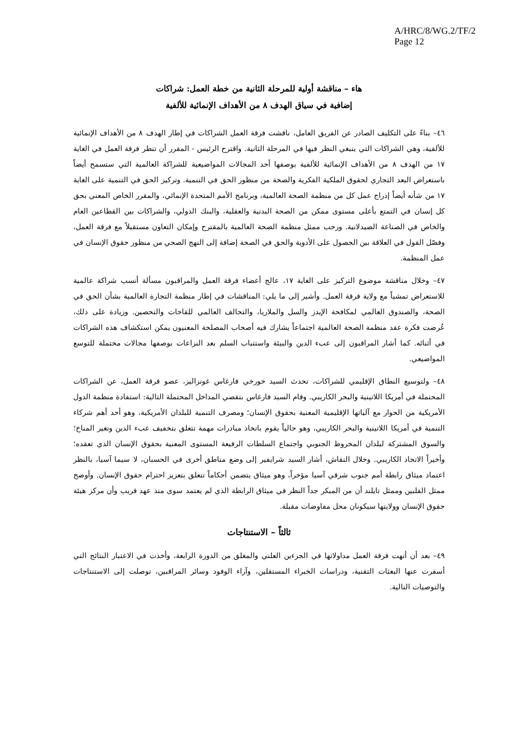A/HRC/8/WG.2/TF/2
Page 12
هاء – مناقشة أولية للمرحلة الثانية من خطة العمل: شراكات
إضافية في سياق الهدف ٨ من الأهداف الإنمائية للألفية
٤٦– بناءً على التكليف الصادر عن الفريق العامل، ناقشت فرقة العمل الشراكات في إطار الهدف ٨ من الأهداف الإنمائية للألفية، وهي الشراكات التي ينبغي النظر فيها في المرحلة الثانية. واقترح الرئيس - المقرر أن تنظر فرقة العمل في الغاية ١٧ من الهدف ٨ من الأهداف الإنمائية للألفية بوصفها أحد المجالات المواضيعية للشراكة العالمية التي ستسمح أيضاً باستعراض البعد التجاري لحقوق الملكية الفكرية والصحة من منظور الحق في التنمية. وتركيز الحق في التنمية على الغاية ١٧ من شأنه أيضاً إدراج عمل كل من منظمة الصحة العالمية، وبرنامج الأمم المتحدة الإنمائي، والمقرر الخاص المعني بحق كل إنسان في التمتع بأعلى مستوى ممكن من الصحة البدنية والعقلية، والبنك الدولي، والشراكات بين القطاعين العام والخاص في الصناعة الصيدلانية. ورحب ممثل منظمة الصحة العالمية بالمقترح وإمكان التعاون مستقبلاً مع فرقة العمل، وفصّل القول في العلاقة بين الحصول على الأدوية والحق في الصحة إضافة إلى النهج الصحي من منظور حقوق الإنسان في عمل المنظمة.
٤٧– وخلال مناقشة موضوع التركيز على الغاية ١٧، عالج أعضاء فرقة العمل والمراقبون مسألة أنسب شراكة عالمية للاستعراض تمشياً مع ولاية فرقة العمل. وأشير إلى ما يلي: المناقشات في إطار منظمة التجارة العالمية بشأن الحق في الصحة، والصندوق العالمي لمكافحة الإيدز والسل والملاريا، والتحالف العالمي للقاحات والتحصين. وزيادة على ذلك، عُرضت فكرة عقد منظمة الصحة العالمية اجتماعاً يشارك فيه أصحاب المصلحة المعنيون يمكن استكشاف هذه الشراكات في أثنائه. كما أشار المراقبون إلى عبء الدين والبيئة واستتباب السلم بعد النزاعات بوصفها مجالات محتملة للتوسع المواضيعي.
٤٨– ولتوسيع النطاق الإقليمي للشراكات، تحدث السيد خورخي فارغاس غونزاليز، عضو فرقة العمل، عن الشراكات المحتملة في أمريكا اللاتينية والبحر الكاريبي. وقام السيد فارغاس بتقصي المداخل المحتملة التالية: استفادة منظمة الدول الأمريكية من الحوار مع آلياتها الإقليمية المعنية بحقوق الإنسان؛ ومصرف التنمية للبلدان الأمريكية، وهو أحد أهم شركاء التنمية في أمريكا اللاتينية والبحر الكاريبي، وهو حالياً يقوم باتخاذ مبادرات مهمة تتعلق بتخفيف عبء الدين وتغير المناخ؛ والسوق المشتركة لبلدان المخروط الجنوبي واجتماع السلطات الرفيعة المستوى المعنية بحقوق الإنسان الذي تعقده؛ وأخيراً الاتحاد الكاريبي. وخلال النقاش، أشار السيد شرايفير إلى وضع مناطق أخرى في الحسبان، لا سيما آسيا، بالنظر اعتماد ميثاق رابطة أمم جنوب شرقي آسيا مؤخراً، وهو ميثاق يتضمن أحكاماً تتعلق بتعزيز احترام حقوق الإنسان. وأوضح ممثل الفلبين وممثل تايلند أن من المبكر جداً النظر في ميثاق الرابطة الذي لم يعتمد سوى منذ عهد قريب وأن مركز هيئة حقوق الإنسان وولايتها سيكونان محل مفاوضات مقبلة.
ثالثاً – الاستنتاجات
٤٩– بعد أن أنهت فرقة العمل مداولاتها في الجزءين العلني والمغلق من الدورة الرابعة، وأخذت في الاعتبار النتائج التي أسفرت عنها البعثات التقنية، ودراسات الخبراء المستقلين، وآراء الوفود وسائر المراقبين، توصلت إلى الاستنتاجات والتوصيات التالية.